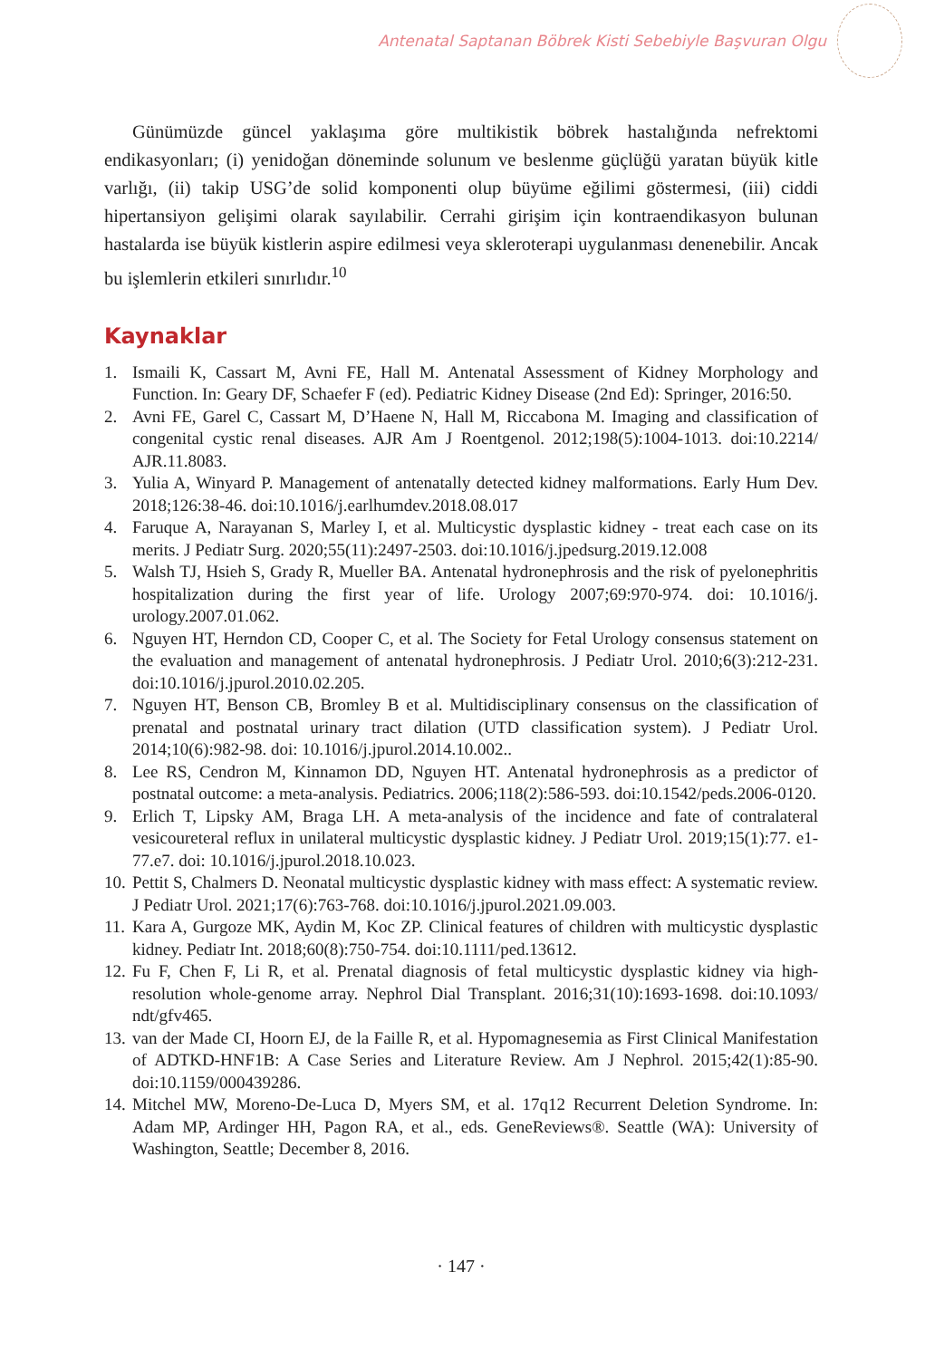Antenatal Saptanan Böbrek Kisti Sebebiyle Başvuran Olgu
Günümüzde güncel yaklaşıma göre multikistik böbrek hastalığında nefrektomi endikasyonları; (i) yenidoğan döneminde solunum ve beslenme güçlüğü yaratan büyük kitle varlığı, (ii) takip USG’de solid komponenti olup büyüme eğilimi göstermesi, (iii) ciddi hipertansiyon gelişimi olarak sayılabilir. Cerrahi girişim için kontraendikasyon bulunan hastalarda ise büyük kistlerin aspire edilmesi veya skleroterapi uygulanması denenebilir. Ancak bu işlemlerin etkileri sınırlıdır.<sup>10</sup>
Kaynaklar
1. Ismaili K, Cassart M, Avni FE, Hall M. Antenatal Assessment of Kidney Morphology and Function. In: Geary DF, Schaefer F (ed). Pediatric Kidney Disease (2nd Ed): Springer, 2016:50.
2. Avni FE, Garel C, Cassart M, D’Haene N, Hall M, Riccabona M. Imaging and classification of congenital cystic renal diseases. AJR Am J Roentgenol. 2012;198(5):1004-1013. doi:10.2214/ AJR.11.8083.
3. Yulia A, Winyard P. Management of antenatally detected kidney malformations. Early Hum Dev. 2018;126:38-46. doi:10.1016/j.earlhumdev.2018.08.017
4. Faruque A, Narayanan S, Marley I, et al. Multicystic dysplastic kidney - treat each case on its merits. J Pediatr Surg. 2020;55(11):2497-2503. doi:10.1016/j.jpedsurg.2019.12.008
5. Walsh TJ, Hsieh S, Grady R, Mueller BA. Antenatal hydronephrosis and the risk of pyelonephritis hospitalization during the first year of life. Urology 2007;69:970-974. doi: 10.1016/j. urology.2007.01.062.
6. Nguyen HT, Herndon CD, Cooper C, et al. The Society for Fetal Urology consensus statement on the evaluation and management of antenatal hydronephrosis. J Pediatr Urol. 2010;6(3):212-231. doi:10.1016/j.jpurol.2010.02.205.
7. Nguyen HT, Benson CB, Bromley B et al. Multidisciplinary consensus on the classification of prenatal and postnatal urinary tract dilation (UTD classification system). J Pediatr Urol. 2014;10(6):982-98. doi: 10.1016/j.jpurol.2014.10.002..
8. Lee RS, Cendron M, Kinnamon DD, Nguyen HT. Antenatal hydronephrosis as a predictor of postnatal outcome: a meta-analysis. Pediatrics. 2006;118(2):586-593. doi:10.1542/peds.2006-0120.
9. Erlich T, Lipsky AM, Braga LH. A meta-analysis of the incidence and fate of contralateral vesicoureteral reflux in unilateral multicystic dysplastic kidney. J Pediatr Urol. 2019;15(1):77. e1-77.e7. doi: 10.1016/j.jpurol.2018.10.023.
10. Pettit S, Chalmers D. Neonatal multicystic dysplastic kidney with mass effect: A systematic review. J Pediatr Urol. 2021;17(6):763-768. doi:10.1016/j.jpurol.2021.09.003.
11. Kara A, Gurgoze MK, Aydin M, Koc ZP. Clinical features of children with multicystic dysplastic kidney. Pediatr Int. 2018;60(8):750-754. doi:10.1111/ped.13612.
12. Fu F, Chen F, Li R, et al. Prenatal diagnosis of fetal multicystic dysplastic kidney via high-resolution whole-genome array. Nephrol Dial Transplant. 2016;31(10):1693-1698. doi:10.1093/ ndt/gfv465.
13. van der Made CI, Hoorn EJ, de la Faille R, et al. Hypomagnesemia as First Clinical Manifestation of ADTKD-HNF1B: A Case Series and Literature Review. Am J Nephrol. 2015;42(1):85-90. doi:10.1159/000439286.
14. Mitchel MW, Moreno-De-Luca D, Myers SM, et al. 17q12 Recurrent Deletion Syndrome. In: Adam MP, Ardinger HH, Pagon RA, et al., eds. GeneReviews®. Seattle (WA): University of Washington, Seattle; December 8, 2016.
· 147 ·